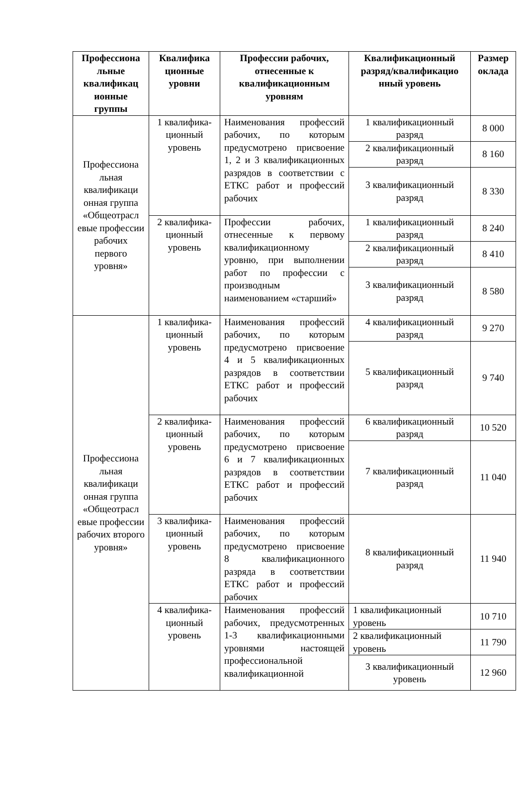| Профессиона льные квалификац ионные группы | Квалифика ционные уровни | Профессии рабочих, отнесенные к квалификационным уровням | Квалификационный разряд/квалификацио нный уровень | Размер оклада |
| --- | --- | --- | --- | --- |
| Профессиона льная квалификаци онная группа «Общеотрасл евые профессии рабочих первого уровня» | 1 квалифика-ционный уровень | Наименования профессий рабочих, по которым предусмотрено присвоение 1, 2 и 3 квалификационных разрядов в соответствии с ЕТКС работ и профессий рабочих | 1 квалификационный разряд | 8 000 |
| | | | 2 квалификационный разряд | 8 160 |
| | | | 3 квалификационный разряд | 8 330 |
| | 2 квалифика-ционный уровень | Профессии рабочих, отнесенные к первому квалификационному уровню, при выполнении работ по профессии с производным наименованием «старший» | 1 квалификационный разряд | 8 240 |
| | | | 2 квалификационный разряд | 8 410 |
| | | | 3 квалификационный разряд | 8 580 |
| Профессиона льная квалификаци онная группа «Общеотрасл евые профессии рабочих второго уровня» | 1 квалифика-ционный уровень | Наименования профессий рабочих, по которым предусмотрено присвоение 4 и 5 квалификационных разрядов в соответствии ЕТКС работ и профессий рабочих | 4 квалификационный разряд | 9 270 |
| | | | 5 квалификационный разряд | 9 740 |
| | 2 квалифика-ционный уровень | Наименования профессий рабочих, по которым предусмотрено присвоение 6 и 7 квалификационных разрядов в соответствии ЕТКС работ и профессий рабочих | 6 квалификационный разряд | 10 520 |
| | | | 7 квалификационный разряд | 11 040 |
| | 3 квалифика-ционный уровень | Наименования профессий рабочих, по которым предусмотрено присвоение 8 квалификационного разряда в соответствии ЕТКС работ и профессий рабочих | 8 квалификационный разряд | 11 940 |
| | 4 квалифика-ционный уровень | Наименования профессий рабочих, предусмотренных 1-3 квалификационными уровнями настоящей профессиональной квалификационной | 1 квалификационный уровень | 10 710 |
| | | | 2 квалификационный уровень | 11 790 |
| | | | 3 квалификационный уровень | 12 960 |